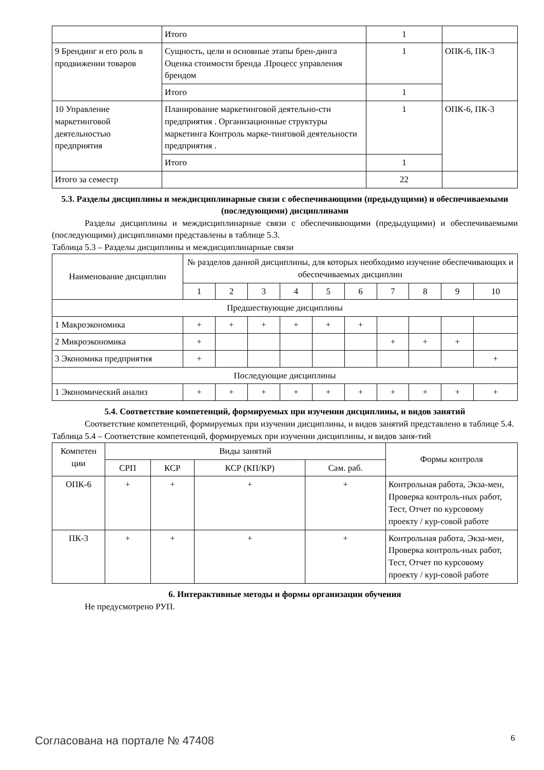| | Итого | 1 | |
| 9 Брендинг и его роль в продвижении товаров | Сущность, цели и основные этапы брен-динга Оценка стоимости бренда .Процесс управления брендом | 1 | ОПК-6, ПК-3 |
| | Итого | 1 | |
| 10 Управление маркетинговой деятельностью предприятия | Планирование маркетинговой деятельно-сти предприятия . Организационные структуры маркетинга Контроль марке-тинговой деятельности предприятия . | 1 | ОПК-6, ПК-3 |
| | Итого | 1 | |
| Итого за семестр | | 22 | |
5.3. Разделы дисциплины и междисциплинарные связи с обеспечивающими (предыдущими) и обеспечиваемыми (последующими) дисциплинами
Разделы дисциплины и междисциплинарные связи с обеспечивающими (предыдущими) и обеспечиваемыми (последующими) дисциплинами представлены в таблице 5.3.
Таблица 5.3 – Разделы дисциплины и междисциплинарные связи
| Наименование дисциплин | № разделов данной дисциплины, для которых необходимо изучение обеспечивающих и обеспечиваемых дисциплин | | | | | | | | | |
| --- | --- | --- | --- | --- | --- | --- | --- | --- | --- | --- |
| | 1 | 2 | 3 | 4 | 5 | 6 | 7 | 8 | 9 | 10 |
| Предшествующие дисциплины | | | | | | | | | | |
| 1 Макроэкономика | + | + | + | + | + | + | | | | |
| 2 Микроэкономика | + | | | | | | + | + | + | |
| 3 Экономика предприятия | + | | | | | | | | | + |
| Последующие дисциплины | | | | | | | | | | |
| 1 Экономический анализ | + | + | + | + | + | + | + | + | + | + |
5.4. Соответствие компетенций, формируемых при изучении дисциплины, и видов занятий
Соответствие компетенций, формируемых при изучении дисциплины, и видов занятий представлено в таблице 5.4.
Таблица 5.4 – Соответствие компетенций, формируемых при изучении дисциплины, и видов заня-тий
| Компетен ции | Виды занятий | | | | Формы контроля |
| --- | --- | --- | --- | --- | --- |
| | СРП | КСР | КСР (КП/КР) | Сам. раб. | |
| ОПК-6 | + | + | + | + | Контрольная работа, Экза-мен, Проверка контроль-ных работ, Тест, Отчет по курсовому проекту / кур-совой работе |
| ПК-3 | + | + | + | + | Контрольная работа, Экза-мен, Проверка контроль-ных работ, Тест, Отчет по курсовому проекту / кур-совой работе |
6. Интерактивные методы и формы организации обучения
Не предусмотрено РУП.
Согласована на портале № 47408 6